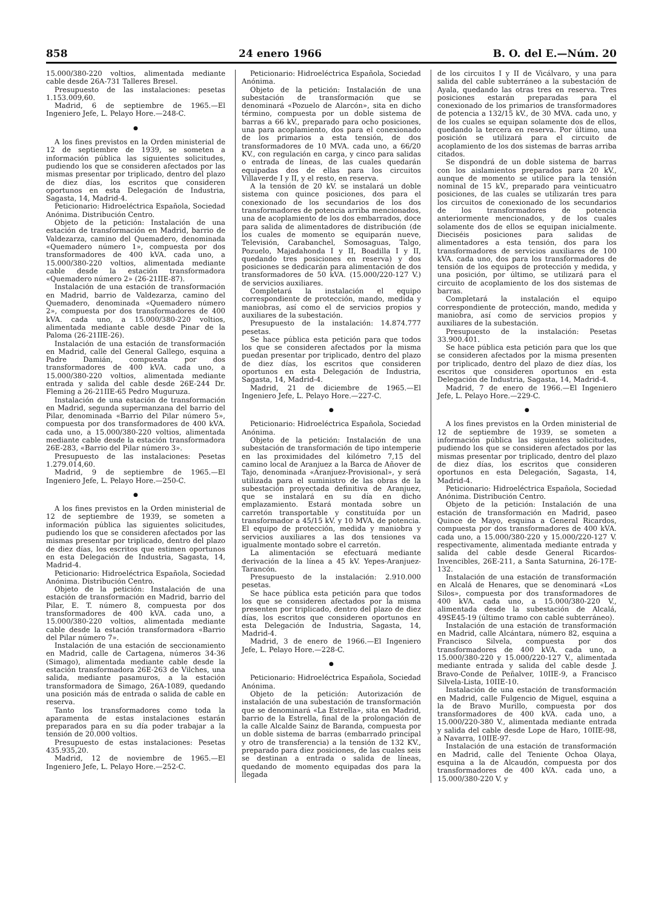858 24 enero 1966 B. O. del E.—Núm. 20
15.000/380-220 voltios, alimentada mediante cable desde 26A-731 Talleres Bresel.
Presupuesto de las instalaciones: pesetas 1.153.009,60.
Madrid, 6 de septiembre de 1965.—El Ingeniero Jefe, L. Pelayo Hore.—248-C.
●
A los fines previstos en la Orden ministerial de 12 de septiembre de 1939, se someten a información pública las siguientes solicitudes, pudiendo los que se consideren afectados por las mismas presentar por triplicado, dentro del plazo de diez días, los escritos que consideren oportunos en esta Delegación de Industria, Sagasta, 14, Madrid-4.
Peticionario: Hidroeléctrica Española, Sociedad Anónima. Distribución Centro.
Objeto de la petición: Instalación de una estación de transformación en Madrid, barrio de Valdezarza, camino del Quemadero, denominada «Quemadero número 1», compuesta por dos transformadores de 400 kVA. cada uno, a 15.000/380-220 voltios, alimentada mediante cable desde la estación transformadora «Quemadero número 2» (26-21IIE-87).
Instalación de una estación de transformación en Madrid, barrio de Valdezarza, camino del Quemadero, denominada «Quemadero número 2», compuesta por dos transformadores de 400 kVA. cada uno, a 15.000/380-220 voltios, alimentada mediante cable desde Pinar de la Paloma (26-21IIE-26).
Instalación de una estación de transformación en Madrid, calle del General Gallego, esquina a Padre Damián, compuesta por dos transformadores de 400 kVA. cada uno, a 15.000/380-220 voltios, alimentada mediante entrada y salida del cable desde 26E-244 Dr. Fleming a 26-21IIE-65 Pedro Muguruza.
Instalación de una estación de transformación en Madrid, segunda supermanzana del barrio del Pilar, denominada «Barrio del Pilar número 5», compuesta por dos transformadores de 400 kVA. cada uno, a 15.000/380-220 voltios, alimentada mediante cable desde la estación transformadora 26E-283, «Barrio del Pilar número 3».
Presupuesto de las instalaciones: Pesetas 1.279.014,60.
Madrid, 9 de septiembre de 1965.—El Ingeniero Jefe, L. Pelayo Hore.—250-C.
●
A los fines previstos en la Orden ministerial de 12 de septiembre de 1939, se someten a información pública las siguientes solicitudes, pudiendo los que se consideren afectados por las mismas presentar por triplicado, dentro del plazo de diez días, los escritos que estimen oportunos en esta Delegación de Industria, Sagasta, 14, Madrid-4.
Peticionario: Hidroeléctrica Española, Sociedad Anónima. Distribución Centro.
Objeto de la petición: Instalación de una estación de transformación en Madrid, barrio del Pilar, E. T. número 8, compuesta por dos transformadores de 400 kVA. cada uno, a 15.000/380-220 voltios, alimentada mediante cable desde la estación transformadora «Barrio del Pilar número 7».
Instalación de una estación de seccionamiento en Madrid, calle de Cartagena, números 34-36 (Simago), alimentada mediante cable desde la estación transformadora 26E-263 de Vilches, una salida, mediante pasamuros, a la estación transformadora de Simago, 26A-1089, quedando una posición más de entrada o salida de cable en reserva.
Tanto los transformadores como toda la aparamenta de estas instalaciones estarán preparados para en su día poder trabajar a la tensión de 20.000 voltios.
Presupuesto de estas instalaciones: Pesetas 435.935,20.
Madrid, 12 de noviembre de 1965.—El Ingeniero Jefe, L. Pelayo Hore.—252-C.
Peticionario: Hidroeléctrica Española, Sociedad Anónima.
Objeto de la petición: Instalación de una subestación de transformación que se denominará «Pozuelo de Alarcón», sita en dicho término, compuesta por un doble sistema de barras a 66 kV., preparado para ocho posiciones, una para acoplamiento, dos para el conexionado de los primarios a esta tensión, de dos transformadores de 10 MVA. cada uno, a 66/20 KV., con regulación en carga, y cinco para salidas o entrada de líneas, de las cuales quedarán equipadas dos de ellas para los circuitos Villaverde I y II, y el resto, en reserva.
A la tensión de 20 kV. se instalará un doble sistema con quince posiciones, dos para el conexionado de los secundarios de los dos transformadores de potencia arriba mencionados, una de acoplamiento de los dos embarrados, doce para salida de alimentadores de distribución (de los cuales de momento se equiparán nueve, Televisión, Carabanchel, Somosaguas, Talgo, Pozuelo, Majadahonda I y II, Boadilla I y II, quedando tres posiciones en reserva) y dos posiciones se dedicarán para alimentación de dos transformadores de 50 kVA. (15.000/220-127 V.) de servicios auxiliares.
Completará la instalación el equipo correspondiente de protección, mando, medida y maniobras, así como el de servicios propios y auxiliares de la subestación.
Presupuesto de la instalación: 14.874.777 pesetas.
Se hace pública esta petición para que todos los que se consideren afectados por la misma puedan presentar por triplicado, dentro del plazo de diez días, los escritos que consideren oportunos en esta Delegación de Industria, Sagasta, 14, Madrid-4.
Madrid, 21 de diciembre de 1965.—El Ingeniero Jefe, L. Pelayo Hore.—227-C.
●
Peticionario: Hidroeléctrica Española, Sociedad Anónima.
Objeto de la petición: Instalación de una subestación de transformación de tipo intemperie en las proximidades del kilómetro 7,15 del camino local de Aranjuez a la Barca de Añover de Tajo, denominada «Aranjuez-Provisional», y será utilizada para el suministro de las obras de la subestación proyectada definitiva de Aranjuez, que se instalará en su día en dicho emplazamiento. Estará montada sobre un carretón transportable y constituída por un transformador a 45/15 kV. y 10 MVA. de potencia. El equipo de protección, medida y maniobra y servicios auxiliares a las dos tensiones va igualmente montado sobre el carretón.
La alimentación se efectuará mediante derivación de la línea a 45 kV. Yepes-Aranjuez-Tarancón.
Presupuesto de la instalación: 2.910.000 pesetas.
Se hace pública esta petición para que todos los que se consideren afectados por la misma presenten por triplicado, dentro del plazo de diez días, los escritos que consideren oportunos en esta Delegación de Industria, Sagasta, 14, Madrid-4.
Madrid, 3 de enero de 1966.—El Ingeniero Jefe, L. Pelayo Hore.—228-C.
●
Peticionario: Hidroeléctrica Española, Sociedad Anónima.
Objeto de la petición: Autorización de instalación de una subestación de transformación que se denominará «La Estrella», sita en Madrid, barrio de la Estrella, final de la prolongación de la calle Alcalde Sainz de Baranda, compuesta por un doble sistema de barras (embarrado principal y otro de transferencia) a la tensión de 132 KV., preparado para diez posiciones, de las cuales seis se destinan a entrada o salida de líneas, quedando de momento equipadas dos para la llegada
de los circuitos I y II de Vicálvaro, y una para salida del cable subterráneo a la subestación de Ayala, quedando las otras tres en reserva. Tres posiciones estarán preparadas para el conexionado de los primarios de transformadores de potencia a 132/15 kV., de 30 MVA. cada uno, y de los cuales se equipan solamente dos de ellos, quedando la tercera en reserva. Por último, una posición se utilizará para el circuito de acoplamiento de los dos sistemas de barras arriba citados.
Se dispondrá de un doble sistema de barras con los aislamientos preparados para 20 kV., aunque de momento se utilice para la tensión nominal de 15 kV., preparado para veinticuatro posiciones, de las cuales se utilizarán tres para los circuitos de conexionado de los secundarios de los transformadores de potencia anteriormente mencionados, y de los cuales solamente dos de ellos se equipan inicialmente. Dieciséis posiciones para salidas de alimentadores a esta tensión, dos para los transformadores de servicios auxiliares de 100 kVA. cada uno, dos para los transformadores de tensión de los equipos de protección y medida, y una posición, por último, se utilizará para el circuito de acoplamiento de los dos sistemas de barras.
Completará la instalación el equipo correspondiente de protección, mando, medida y maniobra, así como de servicios propios y auxiliares de la subestación.
Presupuesto de la instalación: Pesetas 33.900.401.
Se hace pública esta petición para que los que se consideren afectados por la misma presenten por triplicado, dentro del plazo de diez días, los escritos que consideren oportunos en esta Delegación de Industria, Sagasta, 14, Madrid-4.
Madrid, 7 de enero de 1966.—El Ingeniero Jefe, L. Pelayo Hore.—229-C.
●
A los fines previstos en la Orden ministerial de 12 de septiembre de 1939, se someten a información pública las siguientes solicitudes, pudiendo los que se consideren afectados por las mismas presentar por triplicado, dentro del plazo de diez días, los escritos que consideren oportunos en esta Delegación, Sagasta, 14, Madrid-4.
Peticionario: Hidroeléctrica Española, Sociedad Anónima. Distribución Centro.
Objeto de la petición: Instalación de una estación de transformación en Madrid, paseo Quince de Mayo, esquina a General Ricardos, compuesta por dos transformadores de 400 kVA. cada uno, a 15.000/380-220 y 15.000/220-127 V. respectivamente, alimentada mediante entrada y salida del cable desde General Ricardos-Invencibles, 26E-211, a Santa Saturnina, 26-17E-132.
Instalación de una estación de transformación en Alcalá de Henares, que se denominará «Los Silos», compuesta por dos transformadores de 400 kVA. cada uno, a 15.000/380-220 V., alimentada desde la subestación de Alcalá, 49SE45-19 (último tramo con cable subterráneo).
Instalación de una estación de transformación en Madrid, calle Alcántara, número 82, esquina a Francisco Silvela, compuesta por dos transformadores de 400 kVA. cada uno, a 15.000/380-220 y 15.000/220-127 V., alimentada mediante entrada y salida del cable desde J. Bravo-Conde de Peñalver, 10IIE-9, a Francisco Silvela-Lista, 10IIE-10.
Instalación de una estación de transformación en Madrid, calle Fulgencio de Miguel, esquina a la de Bravo Murillo, compuesta por dos transformadores de 400 kVA. cada uno, a 15.000/220-380 V., alimentada mediante entrada y salida del cable desde Lope de Haro, 10IIE-98, a Navarra, 10IIE-97.
Instalación de una estación de transformación en Madrid, calle del Teniente Ochoa Olaya, esquina a la de Alcaudón, compuesta por dos transformadores de 400 kVA. cada uno, a 15.000/380-220 V. y